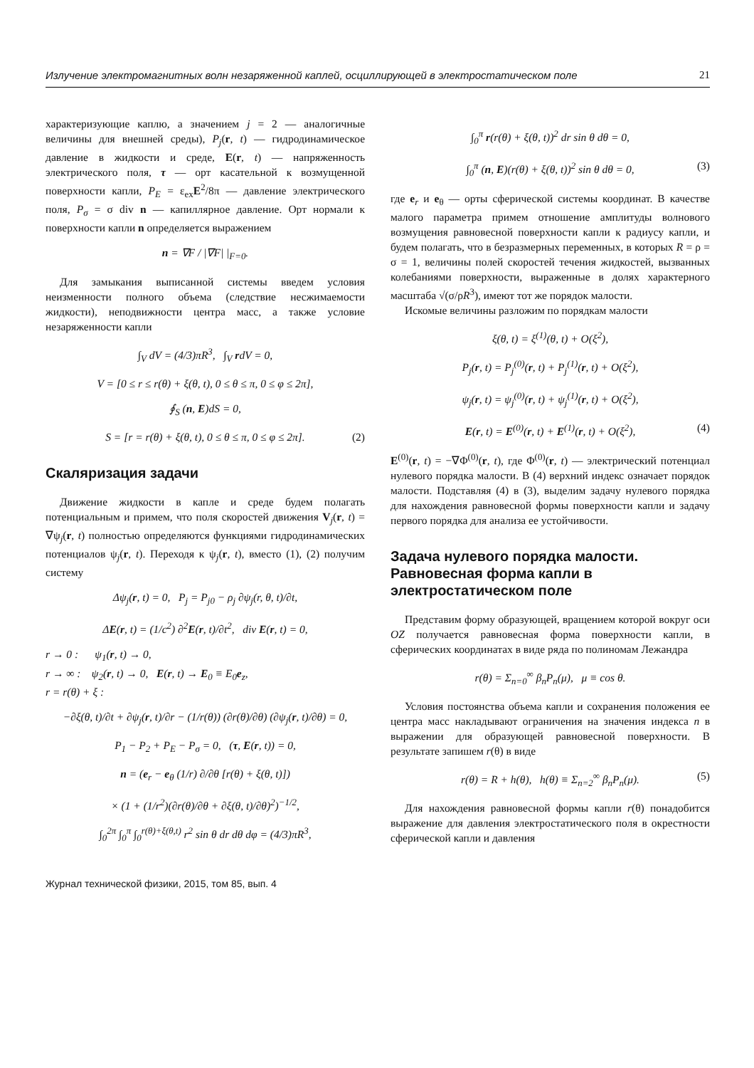Излучение электромагнитных волн незаряженной каплей, осциллирующей в электростатическом поле 21
характеризующие каплю, а значением j = 2 — аналогичные величины для внешней среды), P<sub>j</sub>(r, t) — гидродинамическое давление в жидкости и среде, E(r, t) — напряженность электрического поля, τ — орт касательной к возмущенной поверхности капли, P<sub>E</sub> = ε<sub>ex</sub>E<sup>2</sup>/8π — давление электрического поля, P<sub>σ</sub> = σ div n — капиллярное давление. Орт нормали к поверхности капли n определяется выражением
n = ∇F / |∇F| |<sub>F=0</sub>.
Для замыкания выписанной системы введем условия неизменности полного объема (следствие несжимаемости жидкости), неподвижности центра масс, а также условие незаряженности капли
∫<sub>V</sub> dV = (4/3)πR<sup>3</sup>, ∫<sub>V</sub> rdV = 0,
V = [0 ≤ r ≤ r(θ) + ξ(θ, t), 0 ≤ θ ≤ π, 0 ≤ φ ≤ 2π],
∮<sub>S</sub> (n, E)dS = 0,
S = [r = r(θ) + ξ(θ, t), 0 ≤ θ ≤ π, 0 ≤ φ ≤ 2π]. (2)
Скаляризация задачи
Движение жидкости в капле и среде будем полагать потенциальным и примем, что поля скоростей движения V<sub>j</sub>(r, t) = ∇ψ<sub>j</sub>(r, t) полностью определяются функциями гидродинамических потенциалов ψ<sub>j</sub>(r, t). Переходя к ψ<sub>j</sub>(r, t), вместо (1), (2) получим систему
Δψ<sub>j</sub>(r, t) = 0, P<sub>j</sub> = P<sub>j0</sub> − ρ<sub>j</sub> ∂ψ<sub>j</sub>(r, θ, t)/∂t,
ΔE(r, t) = (1/c<sup>2</sup>) ∂<sup>2</sup>E(r, t)/∂t<sup>2</sup>, div E(r, t) = 0,
r → 0 : ψ<sub>1</sub>(r, t) → 0,
r → ∞ : ψ<sub>2</sub>(r, t) → 0, E(r, t) → E<sub>0</sub> ≡ E<sub>0</sub>e<sub>z</sub>,
r = r(θ) + ξ :
−∂ξ(θ, t)/∂t + ∂ψ<sub>j</sub>(r, t)/∂r − (1/r(θ)) (∂r(θ)/∂θ) (∂ψ<sub>j</sub>(r, t)/∂θ) = 0,
P<sub>1</sub> − P<sub>2</sub> + P<sub>E</sub> − P<sub>σ</sub> = 0, (τ, E(r, t)) = 0,
n = (e<sub>r</sub> − e<sub>θ</sub> (1/r) ∂/∂θ [r(θ) + ξ(θ, t)])
× (1 + (1/r<sup>2</sup>)(∂r(θ)/∂θ + ∂ξ(θ, t)/∂θ)<sup>2</sup>)<sup>−1/2</sup>,
∫<sub>0</sub><sup>2π</sup> ∫<sub>0</sub><sup>π</sup> ∫<sub>0</sub><sup>r(θ)+ξ(θ,t)</sup> r<sup>2</sup> sin θ dr dθ dφ = (4/3)πR<sup>3</sup>,
∫<sub>0</sub><sup>π</sup> r(r(θ) + ξ(θ, t))<sup>2</sup> dr sin θ dθ = 0,
∫<sub>0</sub><sup>π</sup> (n, E)(r(θ) + ξ(θ, t))<sup>2</sup> sin θ dθ = 0, (3)
где e<sub>r</sub> и e<sub>θ</sub> — орты сферической системы координат. В качестве малого параметра примем отношение амплитуды волнового возмущения равновесной поверхности капли к радиусу капли, и будем полагать, что в безразмерных переменных, в которых R = ρ = σ = 1, величины полей скоростей течения жидкостей, вызванных колебаниями поверхности, выраженные в долях характерного масштаба √(σ/ρR<sup>3</sup>), имеют тот же порядок малости.
Искомые величины разложим по порядкам малости
ξ(θ, t) = ξ<sup>(1)</sup>(θ, t) + O(ξ<sup>2</sup>),
P<sub>j</sub>(r, t) = P<sub>j</sub><sup>(0)</sup>(r, t) + P<sub>j</sub><sup>(1)</sup>(r, t) + O(ξ<sup>2</sup>),
ψ<sub>j</sub>(r, t) = ψ<sub>j</sub><sup>(0)</sup>(r, t) + ψ<sub>j</sub><sup>(1)</sup>(r, t) + O(ξ<sup>2</sup>),
E(r, t) = E<sup>(0)</sup>(r, t) + E<sup>(1)</sup>(r, t) + O(ξ<sup>2</sup>), (4)
E<sup>(0)</sup>(r, t) = −∇Φ<sup>(0)</sup>(r, t), где Φ<sup>(0)</sup>(r, t) — электрический потенциал нулевого порядка малости. В (4) верхний индекс означает порядок малости. Подставляя (4) в (3), выделим задачу нулевого порядка для нахождения равновесной формы поверхности капли и задачу первого порядка для анализа ее устойчивости.
Задача нулевого порядка малости. Равновесная форма капли в электростатическом поле
Представим форму образующей, вращением которой вокруг оси OZ получается равновесная форма поверхности капли, в сферических координатах в виде ряда по полиномам Лежандра
r(θ) = Σ<sub>n=0</sub><sup>∞</sup> β<sub>n</sub>P<sub>n</sub>(μ), μ ≡ cos θ.
Условия постоянства объема капли и сохранения положения ее центра масс накладывают ограничения на значения индекса n в выражении для образующей равновесной поверхности. В результате запишем r(θ) в виде
r(θ) = R + h(θ), h(θ) ≡ Σ<sub>n=2</sub><sup>∞</sup> β<sub>n</sub>P<sub>n</sub>(μ). (5)
Для нахождения равновесной формы капли r(θ) понадобится выражение для давления электростатического поля в окрестности сферической капли и давления
Журнал технической физики, 2015, том 85, вып. 4